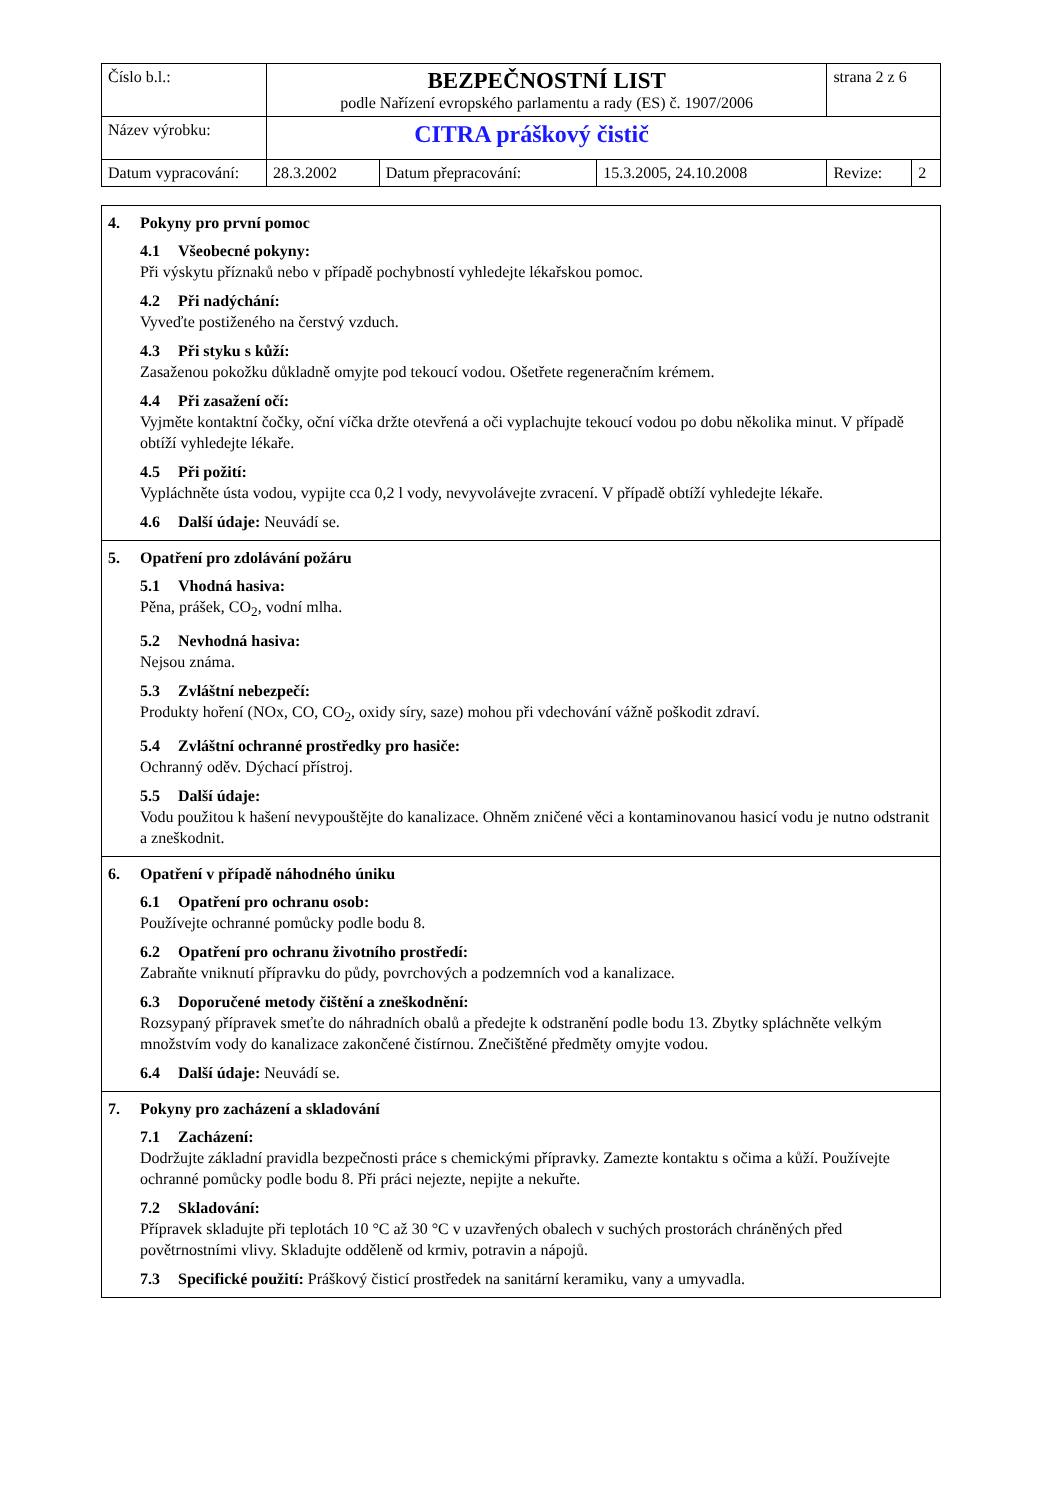| Číslo b.l.: | BEZPEČNOSTNÍ LIST podle Nařízení evropského parlamentu a rady (ES) č. 1907/2006 | | | strana 2 z 6 | |
| Název výrobku: | CITRA práškový čistič | | | | |
| Datum vypracování: | 28.3.2002 | Datum přepracování: | 15.3.2005, 24.10.2008 | Revize: | 2 |
4. Pokyny pro první pomoc
4.1 Všeobecné pokyny:
Při výskytu příznaků nebo v případě pochybností vyhledejte lékařskou pomoc.
4.2 Při nadýchání:
Vyveďte postiženého na čerstvý vzduch.
4.3 Při styku s kůží:
Zasaženou pokožku důkladně omyjte pod tekoucí vodou. Ošetřete regeneračním krémem.
4.4 Při zasažení očí:
Vyjměte kontaktní čočky, oční víčka držte otevřená a oči vyplachujte tekoucí vodou po dobu několika minut. V případě obtíží vyhledejte lékaře.
4.5 Při požití:
Vypláchněte ústa vodou, vypijte cca 0,2 l vody, nevyvolávejte zvracení. V případě obtíží vyhledejte lékaře.
4.6 Další údaje: Neuvádí se.
5. Opatření pro zdolávání požáru
5.1 Vhodná hasiva:
Pěna, prášek, CO<sub>2</sub>, vodní mlha.
5.2 Nevhodná hasiva:
Nejsou známa.
5.3 Zvláštní nebezpečí:
Produkty hoření (NOx, CO, CO<sub>2</sub>, oxidy síry, saze) mohou při vdechování vážně poškodit zdraví.
5.4 Zvláštní ochranné prostředky pro hasiče:
Ochranný oděv. Dýchací přístroj.
5.5 Další údaje:
Vodu použitou k hašení nevypouštějte do kanalizace. Ohněm zničené věci a kontaminovanou hasicí vodu je nutno odstranit a zneškodnit.
6. Opatření v případě náhodného úniku
6.1 Opatření pro ochranu osob:
Používejte ochranné pomůcky podle bodu 8.
6.2 Opatření pro ochranu životního prostředí:
Zabraňte vniknutí přípravku do půdy, povrchových a podzemních vod a kanalizace.
6.3 Doporučené metody čištění a zneškodnění:
Rozsypaný přípravek smeťte do náhradních obalů a předejte k odstranění podle bodu 13. Zbytky spláchněte velkým množstvím vody do kanalizace zakončené čistírnou. Znečištěné předměty omyjte vodou.
6.4 Další údaje: Neuvádí se.
7. Pokyny pro zacházení a skladování
7.1 Zacházení:
Dodržujte základní pravidla bezpečnosti práce s chemickými přípravky. Zamezte kontaktu s očima a kůží. Používejte ochranné pomůcky podle bodu 8. Při práci nejezte, nepijte a nekuřte.
7.2 Skladování:
Přípravek skladujte při teplotách 10 °C až 30 °C v uzavřených obalech v suchých prostorách chráněných před povětrnostními vlivy. Skladujte odděleně od krmiv, potravin a nápojů.
7.3 Specifické použití: Práškový čisticí prostředek na sanitární keramiku, vany a umyvadla.